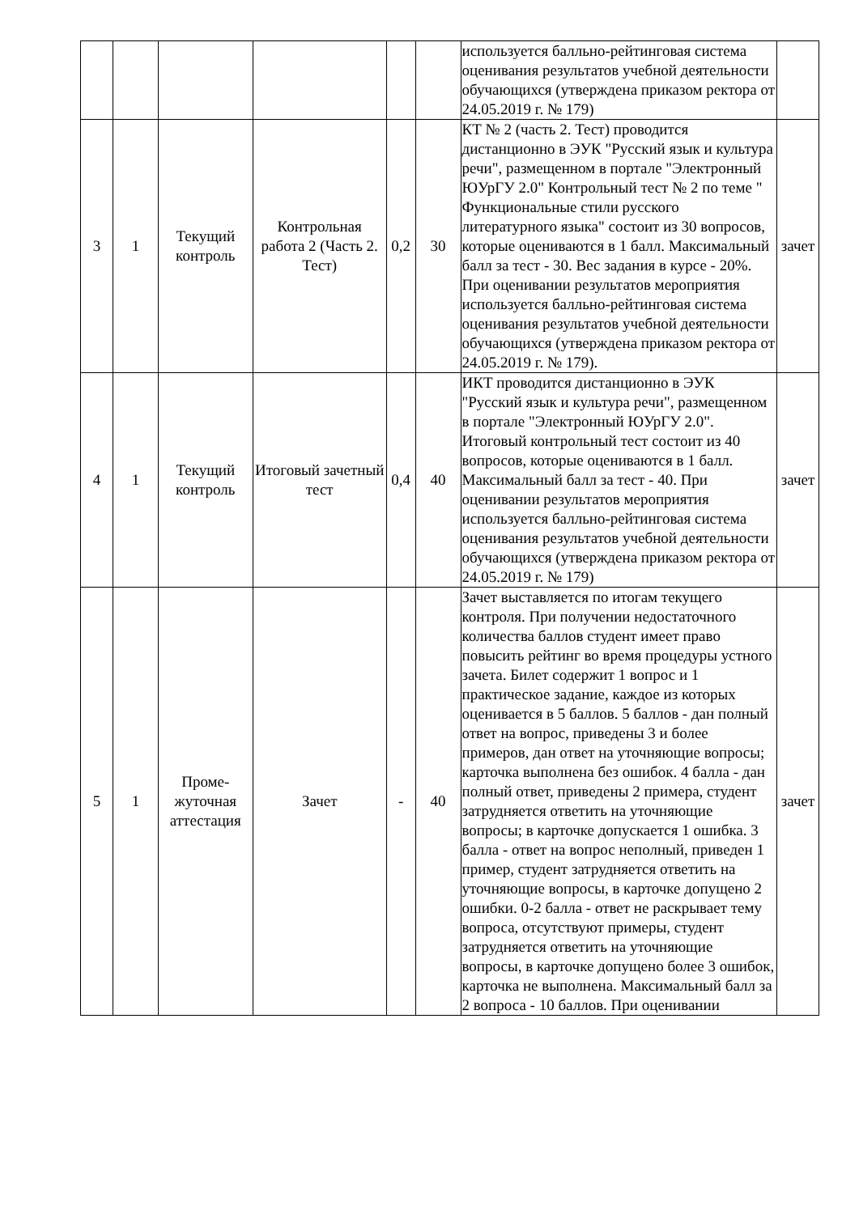| | | | | | | используется балльно-рейтинговая система оценивания результатов учебной деятельности обучающихся (утверждена приказом ректора от 24.05.2019 г. № 179) | |
| 3 | 1 | Текущий контроль | Контрольная работа 2 (Часть 2. Тест) | 0,2 | 30 | КТ № 2 (часть 2. Тест) проводится дистанционно в ЭУК "Русский язык и культура речи", размещенном в портале "Электронный ЮУрГУ 2.0" Контрольный тест № 2 по теме " Функциональные стили русского литературного языка" состоит из 30 вопросов, которые оцениваются в 1 балл. Максимальный балл за тест - 30. Вес задания в курсе - 20%. При оценивании результатов мероприятия используется балльно-рейтинговая система оценивания результатов учебной деятельности обучающихся (утверждена приказом ректора от 24.05.2019 г. № 179). | зачет |
| 4 | 1 | Текущий контроль | Итоговый зачетный тест | 0,4 | 40 | ИКТ проводится дистанционно в ЭУК "Русский язык и культура речи", размещенном в портале "Электронный ЮУрГУ 2.0". Итоговый контрольный тест состоит из 40 вопросов, которые оцениваются в 1 балл. Максимальный балл за тест - 40. При оценивании результатов мероприятия используется балльно-рейтинговая система оценивания результатов учебной деятельности обучающихся (утверждена приказом ректора от 24.05.2019 г. № 179) | зачет |
| 5 | 1 | Проме-жуточная аттестация | Зачет | - | 40 | Зачет выставляется по итогам текущего контроля. При получении недостаточного количества баллов студент имеет право повысить рейтинг во время процедуры устного зачета. Билет содержит 1 вопрос и 1 практическое задание, каждое из которых оценивается в 5 баллов. 5 баллов - дан полный ответ на вопрос, приведены 3 и более примеров, дан ответ на уточняющие вопросы; карточка выполнена без ошибок. 4 балла - дан полный ответ, приведены 2 примера, студент затрудняется ответить на уточняющие вопросы; в карточке допускается 1 ошибка. 3 балла - ответ на вопрос неполный, приведен 1 пример, студент затрудняется ответить на уточняющие вопросы, в карточке допущено 2 ошибки. 0-2 балла - ответ не раскрывает тему вопроса, отсутствуют примеры, студент затрудняется ответить на уточняющие вопросы, в карточке допущено более 3 ошибок, карточка не выполнена. Максимальный балл за 2 вопроса - 10 баллов. При оценивании | зачет |